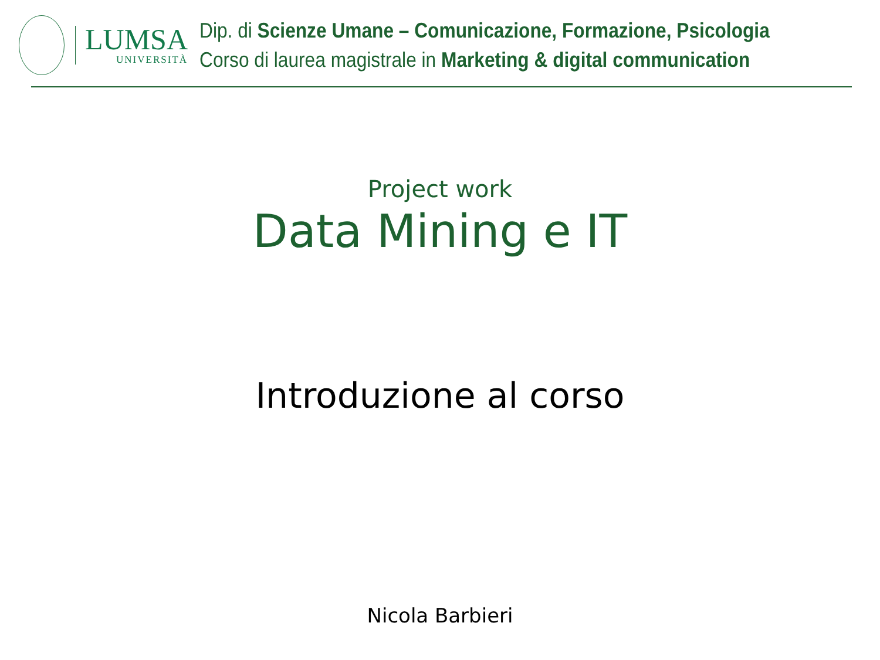LUMSA
UNIVERSITÀ
Dip. di Scienze Umane – Comunicazione, Formazione, Psicologia
Corso di laurea magistrale in Marketing & digital communication
Project work
Data Mining e IT
Introduzione al corso
Nicola Barbieri